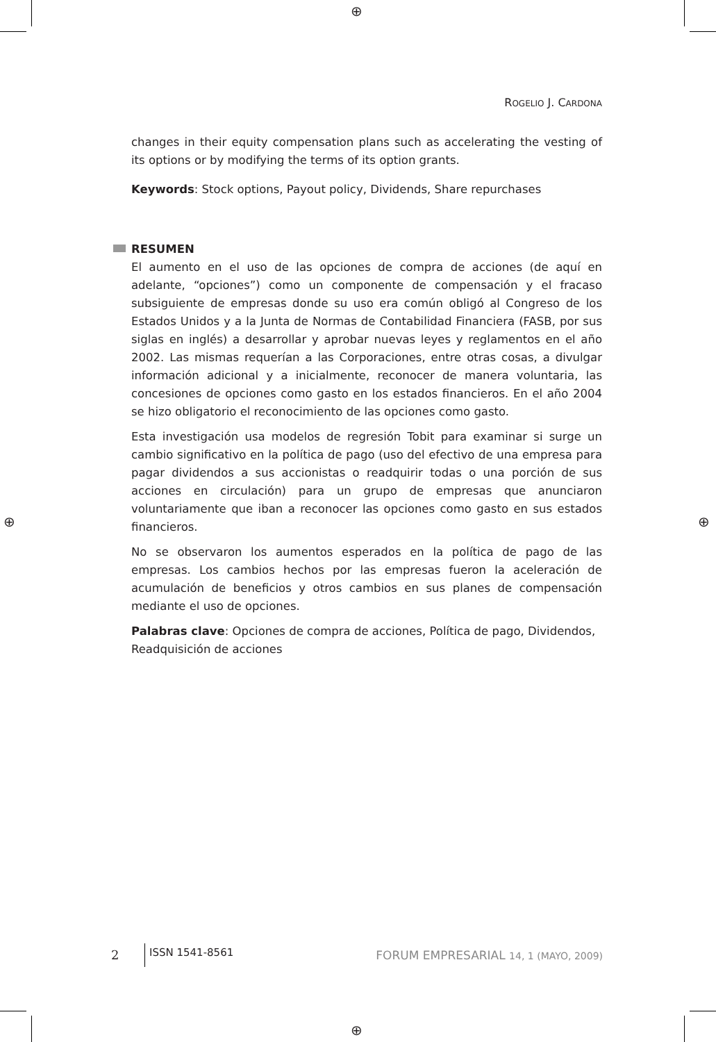⊕
⊕ ⊕
⊕
ROGELIO J. CARDONA
changes in their equity compensation plans such as accelerating the vesting of its options or by modifying the terms of its option grants.
Keywords: Stock options, Payout policy, Dividends, Share repurchases
RESUMEN
El aumento en el uso de las opciones de compra de acciones (de aquí en adelante, “opciones”) como un componente de compensación y el fracaso subsiguiente de empresas donde su uso era común obligó al Congreso de los Estados Unidos y a la Junta de Normas de Contabilidad Financiera (FASB, por sus siglas en inglés) a desarrollar y aprobar nuevas leyes y reglamentos en el año 2002. Las mismas requerían a las Corporaciones, entre otras cosas, a divulgar información adicional y a inicialmente, reconocer de manera voluntaria, las concesiones de opciones como gasto en los estados financieros. En el año 2004 se hizo obligatorio el reconocimiento de las opciones como gasto.
Esta investigación usa modelos de regresión Tobit para examinar si surge un cambio significativo en la política de pago (uso del efectivo de una empresa para pagar dividendos a sus accionistas o readquirir todas o una porción de sus acciones en circulación) para un grupo de empresas que anunciaron voluntariamente que iban a reconocer las opciones como gasto en sus estados financieros.
No se observaron los aumentos esperados en la política de pago de las empresas. Los cambios hechos por las empresas fueron la aceleración de acumulación de beneficios y otros cambios en sus planes de compensación mediante el uso de opciones.
Palabras clave: Opciones de compra de acciones, Política de pago, Dividendos, Readquisición de acciones
2
ISSN 1541-8561
FORUM EMPRESARIAL 14, 1 (MAYO, 2009)